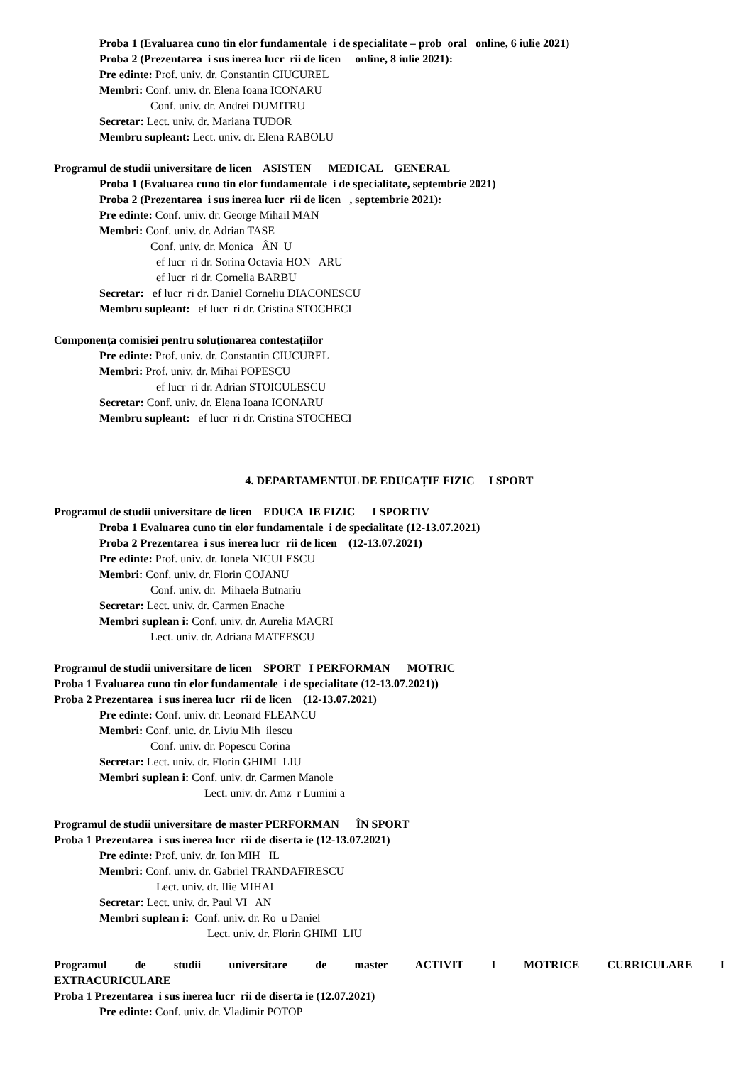Proba 1 (Evaluarea cuno tin elor fundamentale i de specialitate – prob oral online, 6 iulie 2021)
Proba 2 (Prezentarea i sus inerea lucr rii de licen online, 8 iulie 2021):
Pre edinte: Prof. univ. dr. Constantin CIUCUREL
Membri: Conf. univ. dr. Elena Ioana ICONARU
Conf. univ. dr. Andrei DUMITRU
Secretar: Lect. univ. dr. Mariana TUDOR
Membru supleant: Lect. univ. dr. Elena RABOLU
Programul de studii universitare de licen ASISTEN MEDICAL GENERAL
Proba 1 (Evaluarea cuno tin elor fundamentale i de specialitate, septembrie 2021)
Proba 2 (Prezentarea i sus inerea lucr rii de licen , septembrie 2021):
Pre edinte: Conf. univ. dr. George Mihail MAN
Membri: Conf. univ. dr. Adrian TASE
Conf. univ. dr. Monica ÂN U
ef lucr ri dr. Sorina Octavia HON ARU
ef lucr ri dr. Cornelia BARBU
Secretar: ef lucr ri dr. Daniel Corneliu DIACONESCU
Membru supleant: ef lucr ri dr. Cristina STOCHECI
Componența comisiei pentru soluționarea contestațiilor
Pre edinte: Prof. univ. dr. Constantin CIUCUREL
Membri: Prof. univ. dr. Mihai POPESCU
ef lucr ri dr. Adrian STOICULESCU
Secretar: Conf. univ. dr. Elena Ioana ICONARU
Membru supleant: ef lucr ri dr. Cristina STOCHECI
4. DEPARTAMENTUL DE EDUCAȚIE FIZIC I SPORT
Programul de studii universitare de licen EDUCA IE FIZIC I SPORTIV
Proba 1 Evaluarea cuno tin elor fundamentale i de specialitate (12-13.07.2021)
Proba 2 Prezentarea i sus inerea lucr rii de licen (12-13.07.2021)
Pre edinte: Prof. univ. dr. Ionela NICULESCU
Membri: Conf. univ. dr. Florin COJANU
Conf. univ. dr. Mihaela Butnariu
Secretar: Lect. univ. dr. Carmen Enache
Membri suplean i: Conf. univ. dr. Aurelia MACRI
Lect. univ. dr. Adriana MATEESCU
Programul de studii universitare de licen SPORT I PERFORMAN MOTRIC
Proba 1 Evaluarea cuno tin elor fundamentale i de specialitate (12-13.07.2021))
Proba 2 Prezentarea i sus inerea lucr rii de licen (12-13.07.2021)
Pre edinte: Conf. univ. dr. Leonard FLEANCU
Membri: Conf. unic. dr. Liviu Mih ilescu
Conf. univ. dr. Popescu Corina
Secretar: Lect. univ. dr. Florin GHIMI LIU
Membri suplean i: Conf. univ. dr. Carmen Manole
Lect. univ. dr. Amz r Lumini a
Programul de studii universitare de master PERFORMAN ÎN SPORT
Proba 1 Prezentarea i sus inerea lucr rii de diserta ie (12-13.07.2021)
Pre edinte: Prof. univ. dr. Ion MIH IL
Membri: Conf. univ. dr. Gabriel TRANDAFIRESCU
Lect. univ. dr. Ilie MIHAI
Secretar: Lect. univ. dr. Paul VI AN
Membri suplean i: Conf. univ. dr. Ro u Daniel
Lect. univ. dr. Florin GHIMI LIU
Programul de studii universitare de master ACTIVIT I MOTRICE CURRICULARE I
EXTRACURICULARE
Proba 1 Prezentarea i sus inerea lucr rii de diserta ie (12.07.2021)
Pre edinte: Conf. univ. dr. Vladimir POTOP